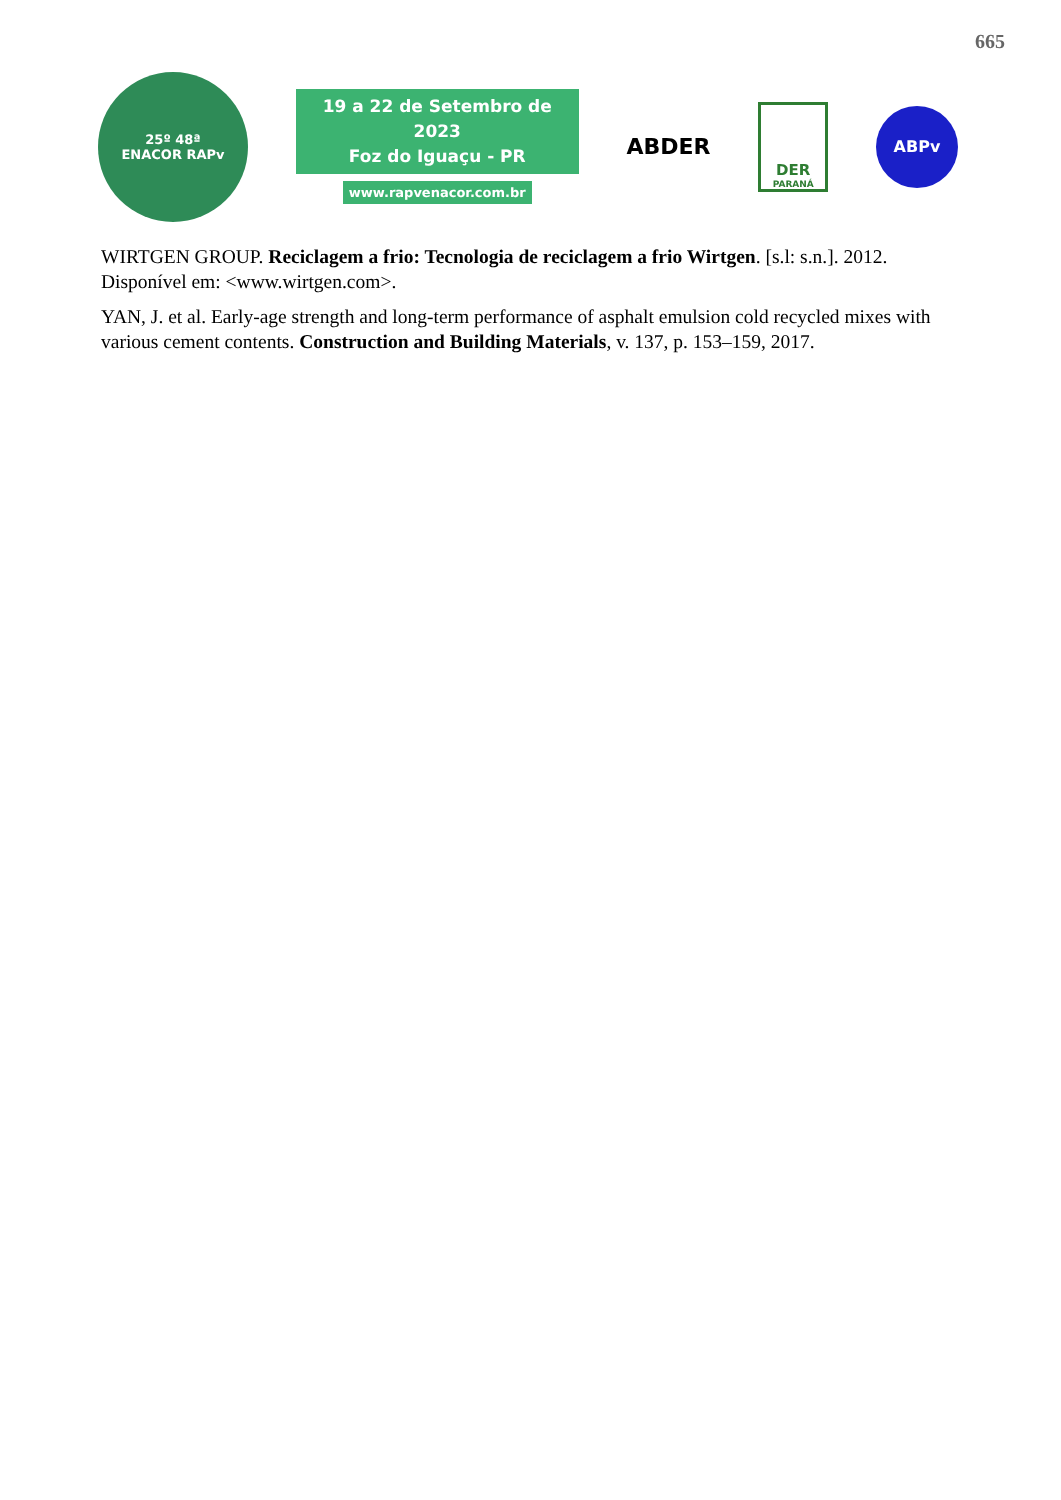665
25º 48ª
ENACOR RAPv
19 a 22 de Setembro de 2023
Foz do Iguaçu - PR
www.rapvenacor.com.br
ABDER
DER
PARANÁ
ABPv
WIRTGEN GROUP. Reciclagem a frio: Tecnologia de reciclagem a frio Wirtgen. [s.l: s.n.]. 2012. Disponível em: <www.wirtgen.com>.
YAN, J. et al. Early-age strength and long-term performance of asphalt emulsion cold recycled mixes with various cement contents. Construction and Building Materials, v. 137, p. 153–159, 2017.